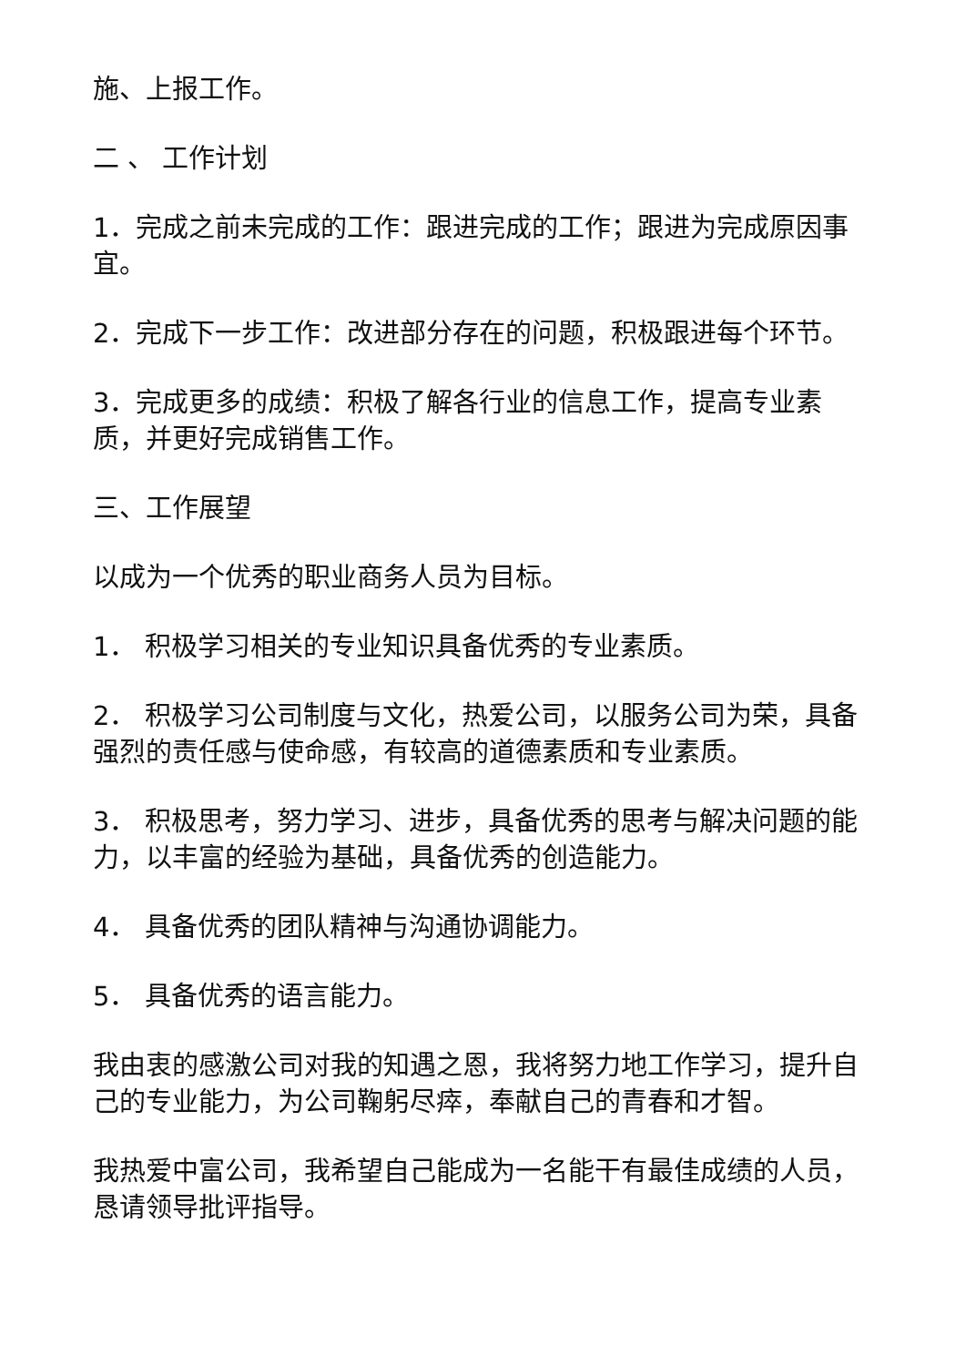施、上报工作。
二 、 工作计划
1．完成之前未完成的工作：跟进完成的工作；跟进为完成原因事宜。
2．完成下一步工作：改进部分存在的问题，积极跟进每个环节。
3．完成更多的成绩：积极了解各行业的信息工作，提高专业素质，并更好完成销售工作。
三、工作展望
以成为一个优秀的职业商务人员为目标。
1． 积极学习相关的专业知识具备优秀的专业素质。
2． 积极学习公司制度与文化，热爱公司，以服务公司为荣，具备强烈的责任感与使命感，有较高的道德素质和专业素质。
3． 积极思考，努力学习、进步，具备优秀的思考与解决问题的能力，以丰富的经验为基础，具备优秀的创造能力。
4． 具备优秀的团队精神与沟通协调能力。
5． 具备优秀的语言能力。
我由衷的感激公司对我的知遇之恩，我将努力地工作学习，提升自己的专业能力，为公司鞠躬尽瘁，奉献自己的青春和才智。
我热爱中富公司，我希望自己能成为一名能干有最佳成绩的人员， 恳请领导批评指导。